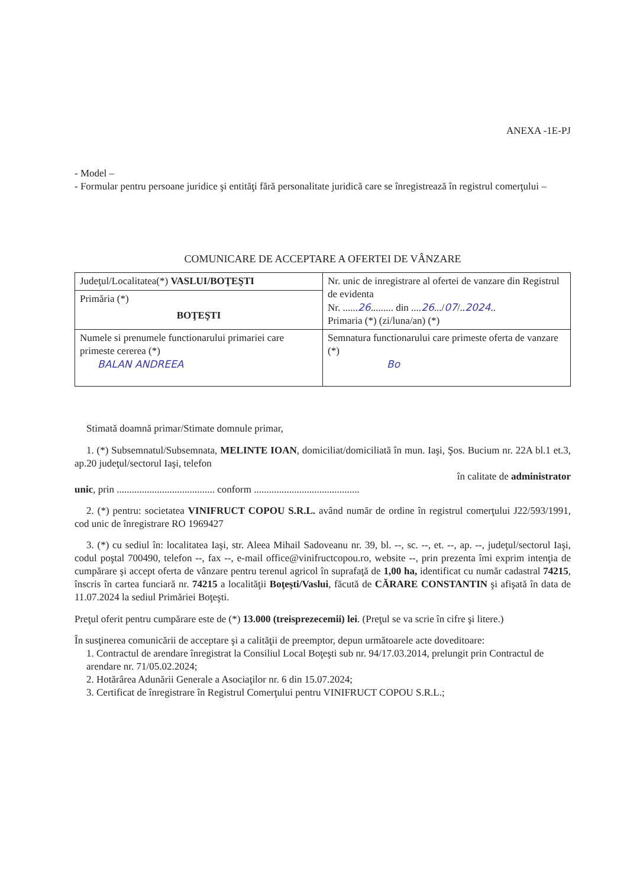ANEXA -1E-PJ
- Model –
- Formular pentru persoane juridice şi entităţi fără personalitate juridică care se înregistrează în registrul comerţului –
COMUNICARE DE ACCEPTARE A OFERTEI DE VÂNZARE
| Judeţul/Localitatea(*) VASLUI/BOŢEŞTI | Nr. unic de inregistrare al ofertei de vanzare din Registrul de evidenta Nr. ...... 26 ......... din .... 26 .../ 07 /.. 2024 .. Primaria (*) (zi/luna/an) (*) |
| Primăria (*) BOŢEŞTI | |
| Numele si prenumele functionarului primariei care primeste cererea (*) BALAN ANDREEA | Semnatura functionarului care primeste oferta de vanzare (*) Bo |
Stimată doamnă primar/Stimate domnule primar,
1. (*) Subsemnatul/Subsemnata, MELINTE IOAN, domiciliat/domiciliată în mun. Iaşi, Şos. Bucium nr. 22A bl.1 et.3, ap.20 judeţul/sectorul Iaşi, telefon
în calitate de administrator
unic, prin ....................................... conform ..........................................
2. (*) pentru: societatea VINIFRUCT COPOU S.R.L. având număr de ordine în registrul comerţului J22/593/1991, cod unic de înregistrare RO 1969427
3. (*) cu sediul în: localitatea Iaşi, str. Aleea Mihail Sadoveanu nr. 39, bl. --, sc. --, et. --, ap. --, judeţul/sectorul Iaşi, codul poştal 700490, telefon --, fax --, e-mail office@vinifructcopou.ro, website --, prin prezenta îmi exprim intenţia de cumpărare şi accept oferta de vânzare pentru terenul agricol în suprafaţă de 1,00 ha, identificat cu număr cadastral 74215, înscris în cartea funciară nr. 74215 a localităţii Boţeşti/Vaslui, făcută de CĂRARE CONSTANTIN şi afişată în data de 11.07.2024 la sediul Primăriei Boţeşti.
Preţul oferit pentru cumpărare este de (*) 13.000 (treisprezecemii) lei. (Preţul se va scrie în cifre şi litere.)
În susţinerea comunicării de acceptare şi a calităţii de preemptor, depun următoarele acte doveditoare:
1. Contractul de arendare înregistrat la Consiliul Local Boţeşti sub nr. 94/17.03.2014, prelungit prin Contractul de arendare nr. 71/05.02.2024;
2. Hotărârea Adunării Generale a Asociaţilor nr. 6 din 15.07.2024;
3. Certificat de înregistrare în Registrul Comerţului pentru VINIFRUCT COPOU S.R.L.;